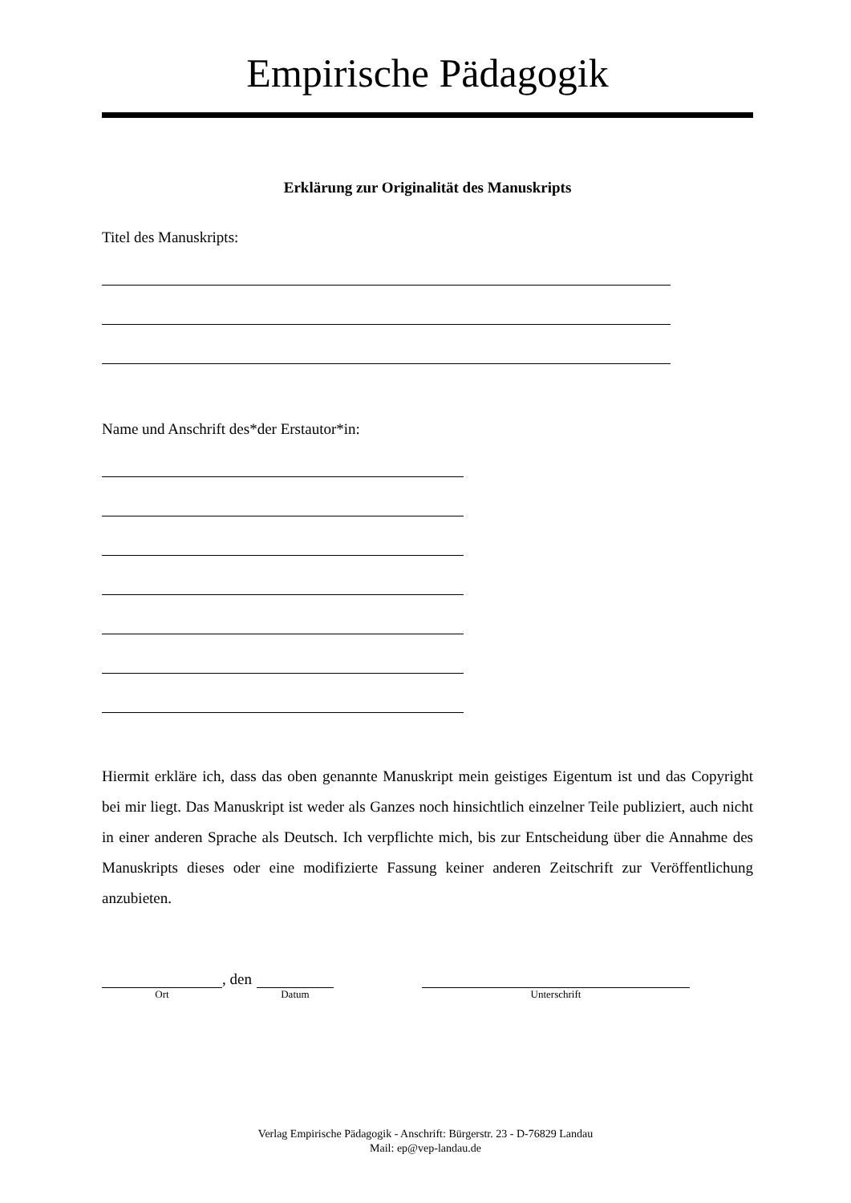Empirische Pädagogik
Erklärung zur Originalität des Manuskripts
Titel des Manuskripts:
Name und Anschrift des*der Erstautor*in:
Hiermit erkläre ich, dass das oben genannte Manuskript mein geistiges Eigentum ist und das Copyright bei mir liegt. Das Manuskript ist weder als Ganzes noch hinsichtlich einzelner Teile publiziert, auch nicht in einer anderen Sprache als Deutsch. Ich verpflichte mich, bis zur Entscheidung über die Annahme des Manuskripts dieses oder eine modifizierte Fassung keiner anderen Zeitschrift zur Veröffentlichung anzubieten.
Ort
, den
Datum
Unterschrift
Verlag Empirische Pädagogik - Anschrift: Bürgerstr. 23 - D-76829 Landau
Mail: ep@vep-landau.de